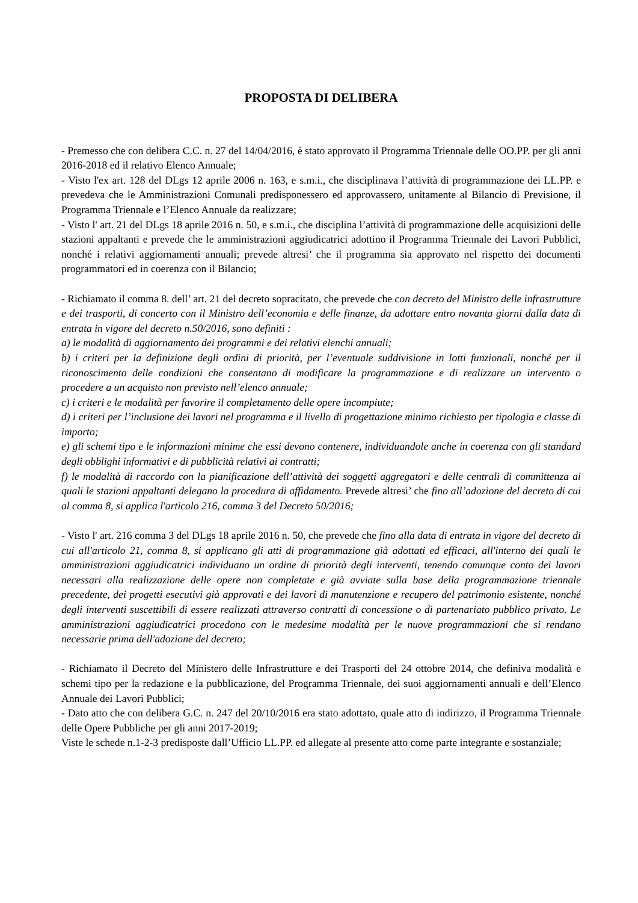PROPOSTA DI DELIBERA
- Premesso che con delibera C.C. n. 27 del 14/04/2016, è stato approvato il Programma Triennale delle OO.PP. per gli anni 2016-2018 ed il relativo Elenco Annuale;
- Visto l'ex art. 128 del DLgs 12 aprile 2006 n. 163, e s.m.i., che disciplinava l’attività di programmazione dei LL.PP. e prevedeva che le Amministrazioni Comunali predisponessero ed approvassero, unitamente al Bilancio di Previsione, il Programma Triennale e l’Elenco Annuale da realizzare;
- Visto l' art. 21 del DLgs 18 aprile 2016 n. 50, e s.m.i., che disciplina l’attività di programmazione delle acquisizioni delle stazioni appaltanti e prevede che le amministrazioni aggiudicatrici adottino il Programma Triennale dei Lavori Pubblici, nonché i relativi aggiornamenti annuali; prevede altresi’ che il programma sia approvato nel rispetto dei documenti programmatori ed in coerenza con il Bilancio;
- Richiamato il comma 8. dell’ art. 21 del decreto sopracitato, che prevede che con decreto del Ministro delle infrastrutture e dei trasporti, di concerto con il Ministro dell’economia e delle finanze, da adottare entro novanta giorni dalla data di entrata in vigore del decreto n.50/2016, sono definiti :
a) le modalità di aggiornamento dei programmi e dei relativi elenchi annuali;
b) i criteri per la definizione degli ordini di priorità, per l’eventuale suddivisione in lotti funzionali, nonché per il riconoscimento delle condizioni che consentano di modificare la programmazione e di realizzare un intervento o procedere a un acquisto non previsto nell’elenco annuale;
c) i criteri e le modalità per favorire il completamento delle opere incompiute;
d) i criteri per l’inclusione dei lavori nel programma e il livello di progettazione minimo richiesto per tipologia e classe di importo;
e) gli schemi tipo e le informazioni minime che essi devono contenere, individuandole anche in coerenza con gli standard degli obblighi informativi e di pubblicità relativi ai contratti;
f) le modalità di raccordo con la pianificazione dell’attività dei soggetti aggregatori e delle centrali di committenza ai quali le stazioni appaltanti delegano la procedura di affidamento. Prevede altresi’ che fino all’adozione del decreto di cui al comma 8, si applica l'articolo 216, comma 3 del Decreto 50/2016;
- Visto l' art. 216 comma 3 del DLgs 18 aprile 2016 n. 50, che prevede che fino alla data di entrata in vigore del decreto di cui all'articolo 21, comma 8, si applicano gli atti di programmazione già adottati ed efficaci, all'interno dei quali le amministrazioni aggiudicatrici individuano un ordine di priorità degli interventi, tenendo comunque conto dei lavori necessari alla realizzazione delle opere non completate e già avviate sulla base della programmazione triennale precedente, dei progetti esecutivi già approvati e dei lavori di manutenzione e recupero del patrimonio esistente, nonché degli interventi suscettibili di essere realizzati attraverso contratti di concessione o di partenariato pubblico privato. Le amministrazioni aggiudicatrici procedono con le medesime modalità per le nuove programmazioni che si rendano necessarie prima dell'adozione del decreto;
- Richiamato il Decreto del Ministero delle Infrastrutture e dei Trasporti del 24 ottobre 2014, che definiva modalità e schemi tipo per la redazione e la pubblicazione, del Programma Triennale, dei suoi aggiornamenti annuali e dell’Elenco Annuale dei Lavori Pubblici;
- Dato atto che con delibera G.C. n. 247 del 20/10/2016 era stato adottato, quale atto di indirizzo, il Programma Triennale delle Opere Pubbliche per gli anni 2017-2019;
Viste le schede n.1-2-3 predisposte dall’Ufficio LL.PP. ed allegate al presente atto come parte integrante e sostanziale;